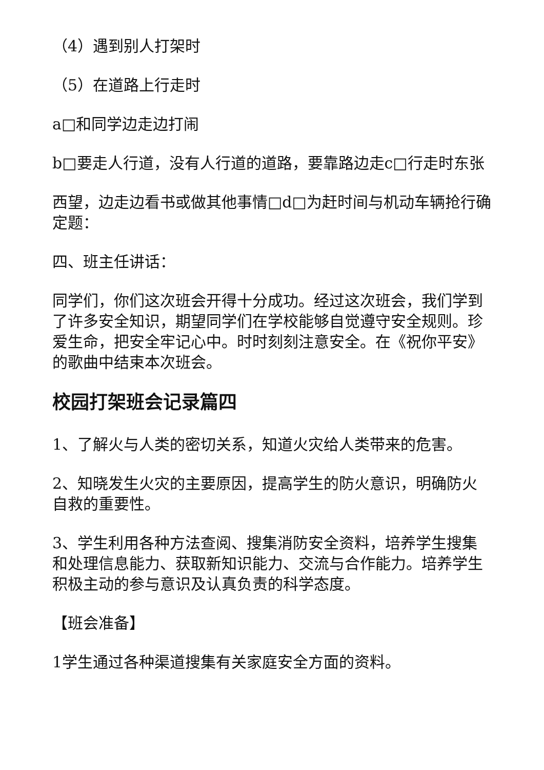（4）遇到别人打架时
（5）在道路上行走时
a□和同学边走边打闹
b□要走人行道，没有人行道的道路，要靠路边走c□行走时东张
西望，边走边看书或做其他事情□d□为赶时间与机动车辆抢行确定题：
四、班主任讲话：
同学们，你们这次班会开得十分成功。经过这次班会，我们学到了许多安全知识，期望同学们在学校能够自觉遵守安全规则。珍爱生命，把安全牢记心中。时时刻刻注意安全。在《祝你平安》的歌曲中结束本次班会。
校园打架班会记录篇四
1、了解火与人类的密切关系，知道火灾给人类带来的危害。
2、知晓发生火灾的主要原因，提高学生的防火意识，明确防火自救的重要性。
3、学生利用各种方法查阅、搜集消防安全资料，培养学生搜集和处理信息能力、获取新知识能力、交流与合作能力。培养学生积极主动的参与意识及认真负责的科学态度。
【班会准备】
1学生通过各种渠道搜集有关家庭安全方面的资料。